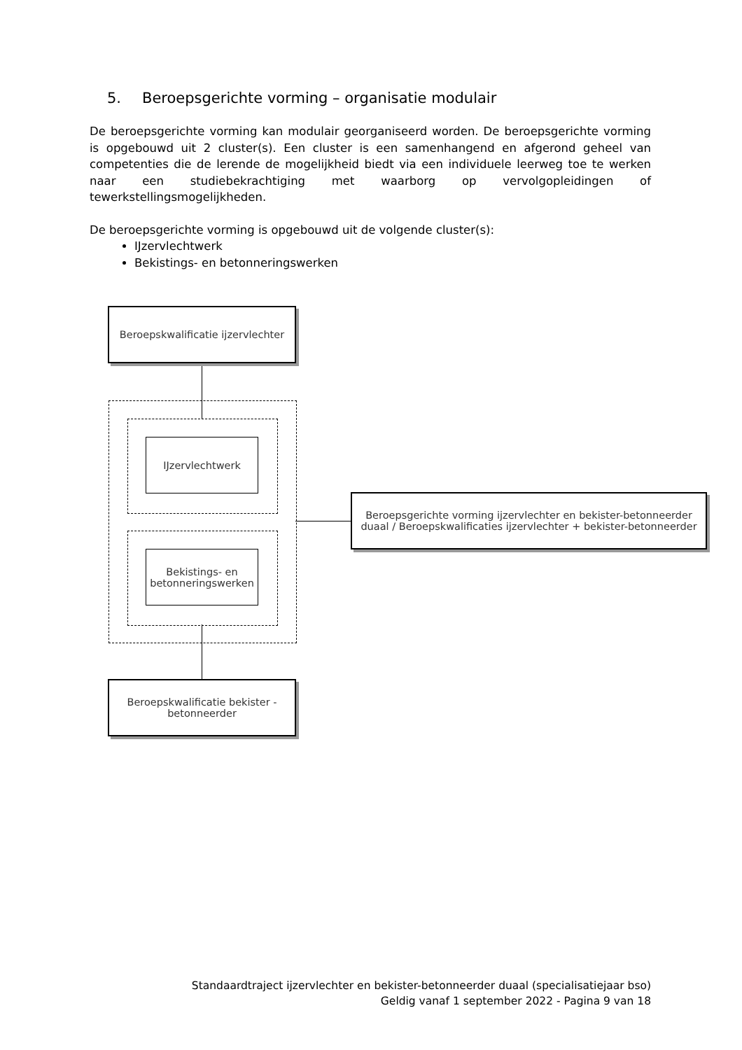5. Beroepsgerichte vorming – organisatie modulair
De beroepsgerichte vorming kan modulair georganiseerd worden. De beroepsgerichte vorming is opgebouwd uit 2 cluster(s). Een cluster is een samenhangend en afgerond geheel van competenties die de lerende de mogelijkheid biedt via een individuele leerweg toe te werken naar een studiebekrachtiging met waarborg op vervolgopleidingen of tewerkstellingsmogelijkheden.
De beroepsgerichte vorming is opgebouwd uit de volgende cluster(s):
IJzervlechtwerk
Bekistings- en betonneringswerken
Beroepskwalificatie ijzervlechter
IJzervlechtwerk
Bekistings- en betonneringswerken
Beroepsgerichte vorming ijzervlechter en bekister-betonneerder duaal / Beroepskwalificaties ijzervlechter + bekister-betonneerder
Beroepskwalificatie bekister - betonneerder
Standaardtraject ijzervlechter en bekister-betonneerder duaal (specialisatiejaar bso)
Geldig vanaf 1 september 2022 - Pagina 9 van 18